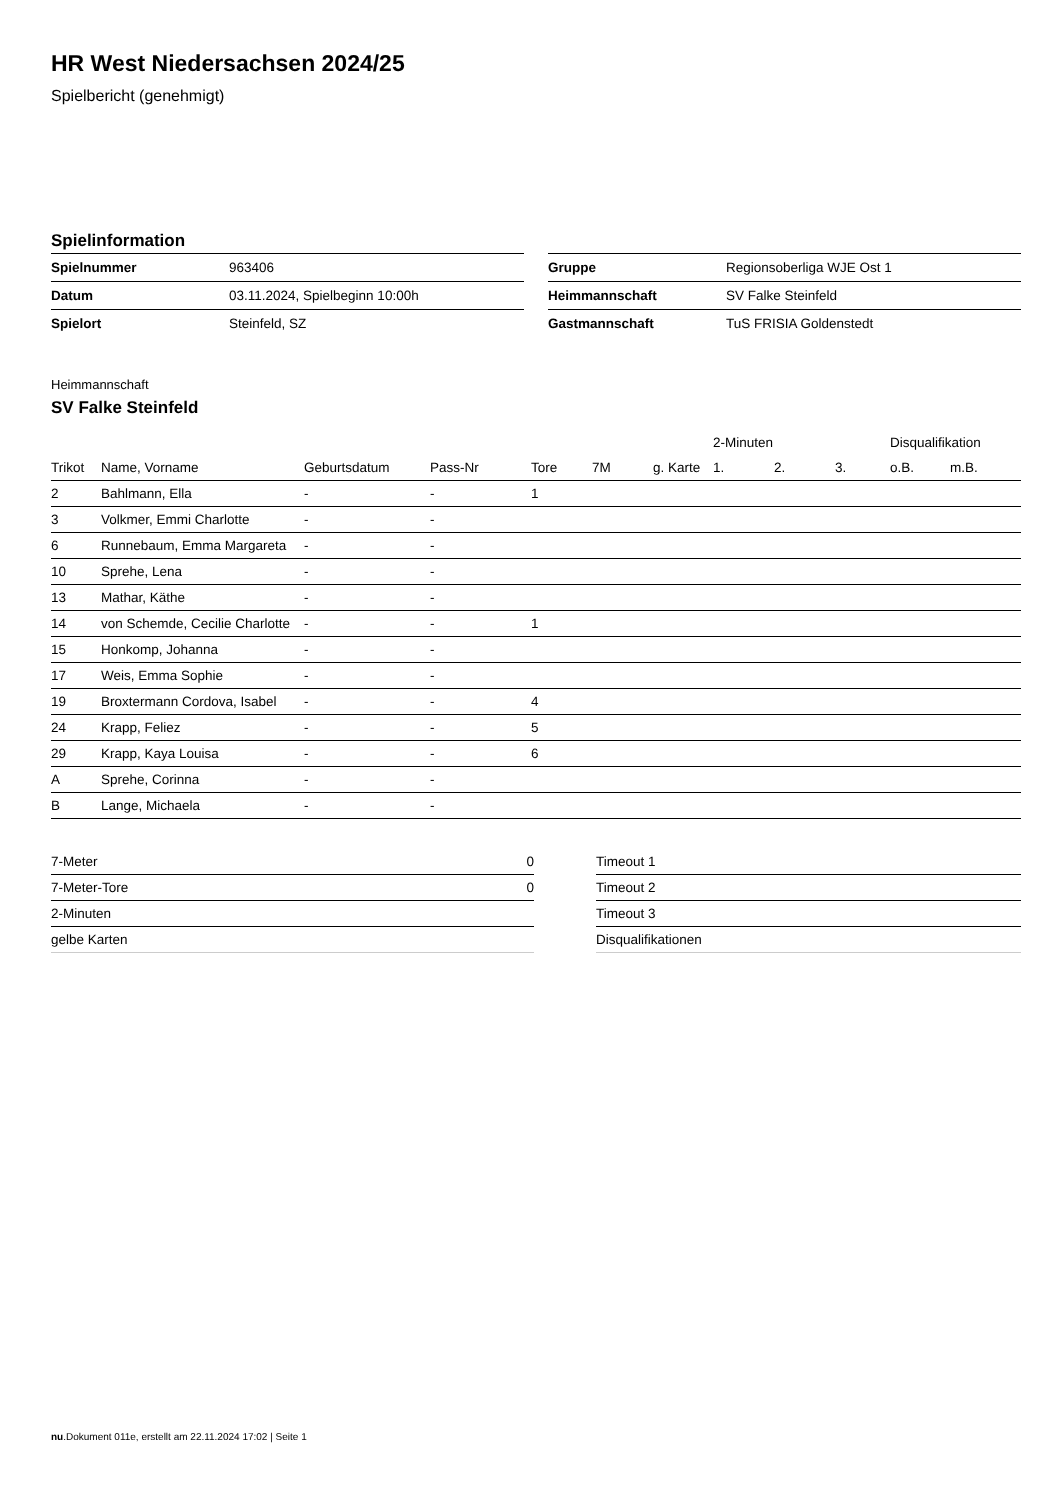HR West Niedersachsen 2024/25
Spielbericht (genehmigt)
Spielinformation
| Spielnummer | 963406 |
| Datum | 03.11.2024, Spielbeginn 10:00h |
| Spielort | Steinfeld, SZ |
| Gruppe | Regionsoberliga WJE Ost 1 |
| Heimmannschaft | SV Falke Steinfeld |
| Gastmannschaft | TuS FRISIA Goldenstedt |
Heimmannschaft
SV Falke Steinfeld
| | | | | | | | 2-Minuten | | | Disqualifikation | |
| --- | --- | --- | --- | --- | --- | --- | --- | --- | --- | --- | --- |
| Trikot | Name, Vorname | Geburtsdatum | Pass-Nr | Tore | 7M | g. Karte | 1. | 2. | 3. | o.B. | m.B. |
| 2 | Bahlmann, Ella | - | - | 1 | | | | | | | |
| 3 | Volkmer, Emmi Charlotte | - | - | | | | | | | | |
| 6 | Runnebaum, Emma Margareta | - | - | | | | | | | | |
| 10 | Sprehe, Lena | - | - | | | | | | | | |
| 13 | Mathar, Käthe | - | - | | | | | | | | |
| 14 | von Schemde, Cecilie Charlotte | - | - | 1 | | | | | | | |
| 15 | Honkomp, Johanna | - | - | | | | | | | | |
| 17 | Weis, Emma Sophie | - | - | | | | | | | | |
| 19 | Broxtermann Cordova, Isabel | - | - | 4 | | | | | | | |
| 24 | Krapp, Feliez | - | - | 5 | | | | | | | |
| 29 | Krapp, Kaya Louisa | - | - | 6 | | | | | | | |
| A | Sprehe, Corinna | - | - | | | | | | | | |
| B | Lange, Michaela | - | - | | | | | | | | |
| 7-Meter | 0 |
| 7-Meter-Tore | 0 |
| 2-Minuten | |
| gelbe Karten | |
| Timeout 1 |
| Timeout 2 |
| Timeout 3 |
| Disqualifikationen |
nu.Dokument 011e, erstellt am 22.11.2024 17:02 | Seite 1